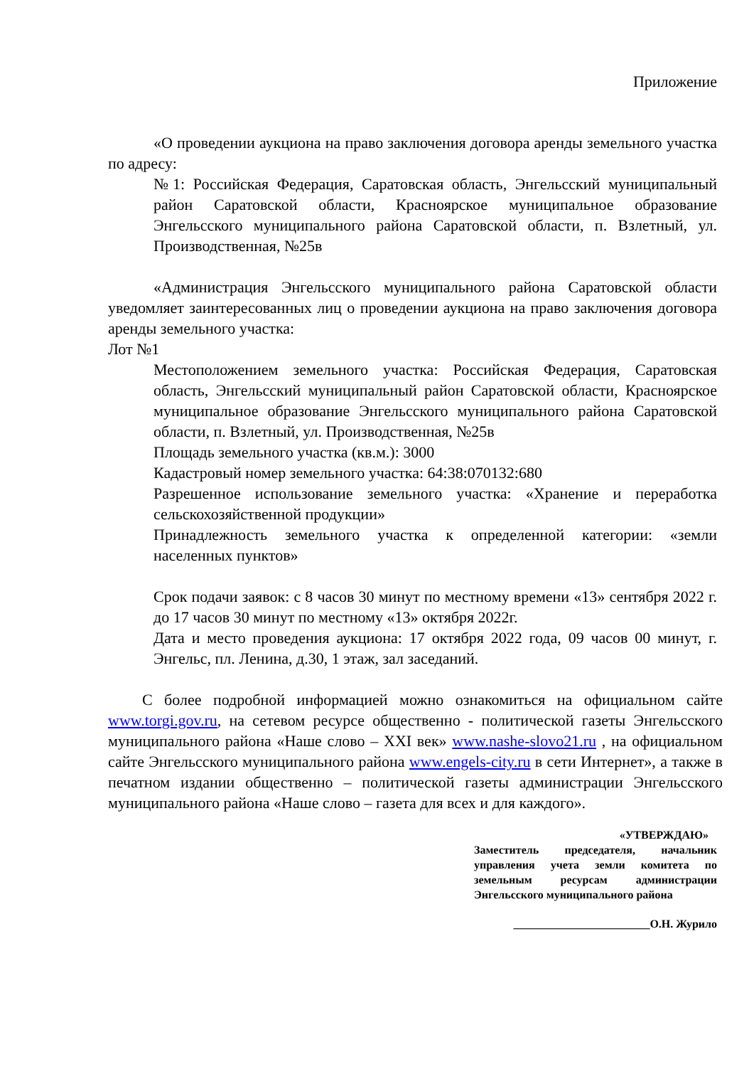Приложение
«О проведении аукциона на право заключения договора аренды земельного участка по адресу:
№1: Российская Федерация, Саратовская область, Энгельсский муниципальный район Саратовской области, Красноярское муниципальное образование Энгельсского муниципального района Саратовской области, п. Взлетный, ул. Производственная, №25в
«Администрация Энгельсского муниципального района Саратовской области уведомляет заинтересованных лиц о проведении аукциона на право заключения договора аренды земельного участка:
Лот №1
Местоположением земельного участка: Российская Федерация, Саратовская область, Энгельсский муниципальный район Саратовской области, Красноярское муниципальное образование Энгельсского муниципального района Саратовской области, п. Взлетный, ул. Производственная, №25в
Площадь земельного участка (кв.м.): 3000
Кадастровый номер земельного участка: 64:38:070132:680
Разрешенное использование земельного участка: «Хранение и переработка сельскохозяйственной продукции»
Принадлежность земельного участка к определенной категории: «земли населенных пунктов»
Срок подачи заявок: с 8 часов 30 минут по местному времени «13» сентября 2022 г. до 17 часов 30 минут по местному «13» октября 2022г.
Дата и место проведения аукциона: 17 октября 2022 года, 09 часов 00 минут, г. Энгельс, пл. Ленина, д.30, 1 этаж, зал заседаний.
С более подробной информацией можно ознакомиться на официальном сайте www.torgi.gov.ru, на сетевом ресурсе общественно - политической газеты Энгельсского муниципального района «Наше слово – XXI век» www.nashe-slovo21.ru , на официальном сайте Энгельсского муниципального района www.engels-city.ru в сети Интернет», а также в печатном издании общественно – политической газеты администрации Энгельсского муниципального района «Наше слово – газета для всех и для каждого».
«УТВЕРЖДАЮ»
Заместитель председателя, начальник управления учета земли комитета по земельным ресурсам администрации Энгельсского муниципального района
________________________О.Н. Журило